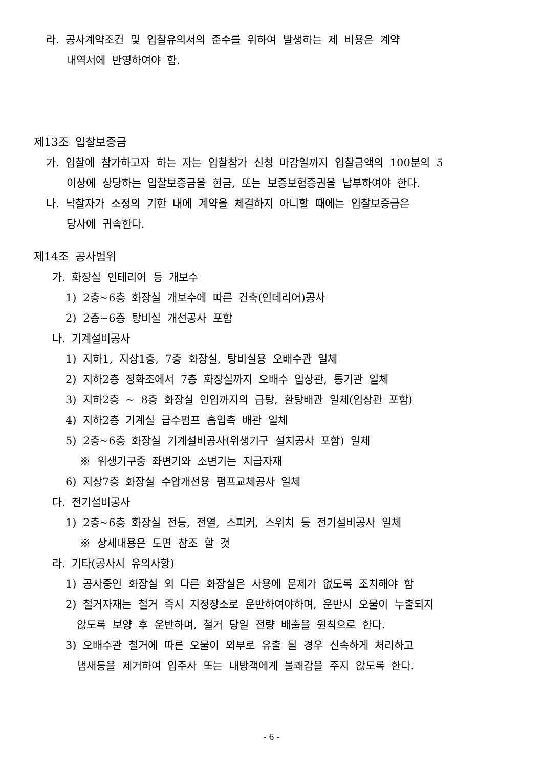라. 공사계약조건 및 입찰유의서의 준수를 위하여 발생하는 제 비용은 계약
내역서에 반영하여야 함.
제13조 입찰보증금
가. 입찰에 참가하고자 하는 자는 입찰참가 신청 마감일까지 입찰금액의 100분의 5
이상에 상당하는 입찰보증금을 현금, 또는 보증보험증권을 납부하여야 한다.
나. 낙찰자가 소정의 기한 내에 계약을 체결하지 아니할 때에는 입찰보증금은
당사에 귀속한다.
제14조 공사범위
가. 화장실 인테리어 등 개보수
1) 2층~6층 화장실 개보수에 따른 건축(인테리어)공사
2) 2층~6층 탕비실 개선공사 포함
나. 기계설비공사
1) 지하1, 지상1층, 7층 화장실, 탕비실용 오배수관 일체
2) 지하2층 정화조에서 7층 화장실까지 오배수 입상관, 통기관 일체
3) 지하2층 ~ 8층 화장실 인입까지의 급탕, 환탕배관 일체(입상관 포함)
4) 지하2층 기계실 급수펌프 흡입측 배관 일체
5) 2층~6층 화장실 기계설비공사(위생기구 설치공사 포함) 일체
※ 위생기구중 좌변기와 소변기는 지급자재
6) 지상7층 화장실 수압개선용 펌프교체공사 일체
다. 전기설비공사
1) 2층~6층 화장실 전등, 전열, 스피커, 스위치 등 전기설비공사 일체
※ 상세내용은 도면 참조 할 것
라. 기타(공사시 유의사항)
1) 공사중인 화장실 외 다른 화장실은 사용에 문제가 없도록 조치해야 함
2) 철거자재는 철거 즉시 지정장소로 운반하여야하며, 운반시 오물이 누출되지
않도록 보양 후 운반하며, 철거 당일 전량 배출을 원칙으로 한다.
3) 오배수관 철거에 따른 오물이 외부로 유출 될 경우 신속하게 처리하고
냄새등을 제거하여 입주사 또는 내방객에게 불쾌감을 주지 않도록 한다.
- 6 -